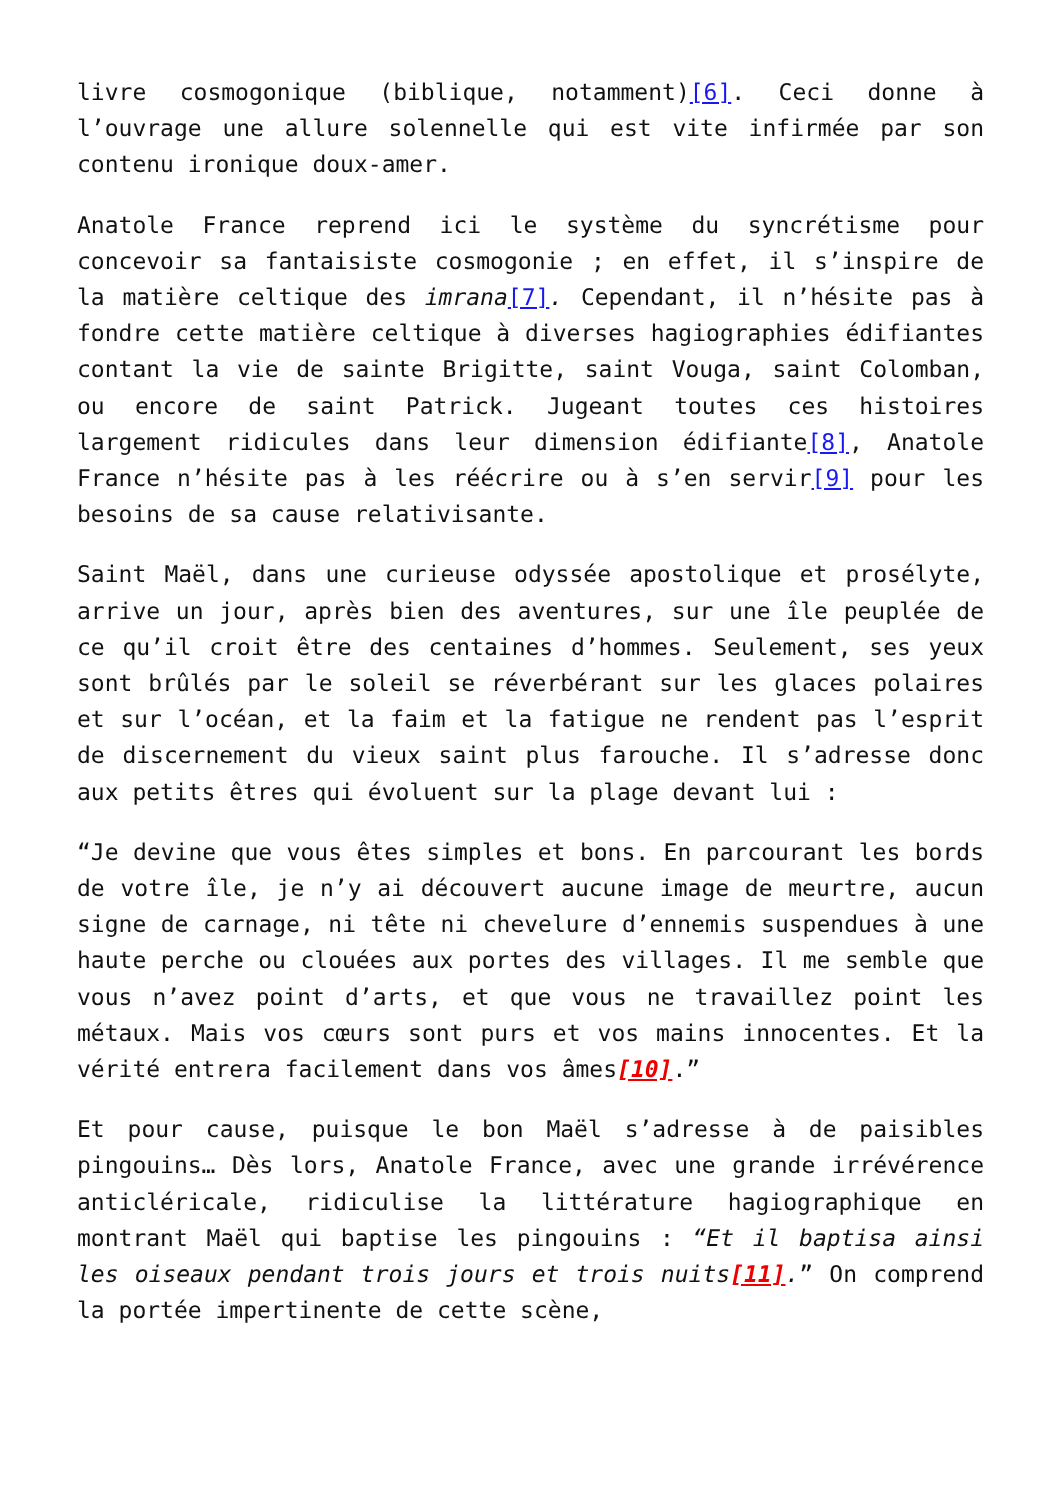livre cosmogonique (biblique, notamment)[6]. Ceci donne à l’ouvrage une allure solennelle qui est vite infirmée par son contenu ironique doux-amer.
Anatole France reprend ici le système du syncrétisme pour concevoir sa fantaisiste cosmogonie ; en effet, il s’inspire de la matière celtique des imrana[7]. Cependant, il n’hésite pas à fondre cette matière celtique à diverses hagiographies édifiantes contant la vie de sainte Brigitte, saint Vouga, saint Colomban, ou encore de saint Patrick. Jugeant toutes ces histoires largement ridicules dans leur dimension édifiante[8], Anatole France n’hésite pas à les réécrire ou à s’en servir[9] pour les besoins de sa cause relativisante.
Saint Maël, dans une curieuse odyssée apostolique et prosélyte, arrive un jour, après bien des aventures, sur une île peuplée de ce qu’il croit être des centaines d’hommes. Seulement, ses yeux sont brûlés par le soleil se réverbérant sur les glaces polaires et sur l’océan, et la faim et la fatigue ne rendent pas l’esprit de discernement du vieux saint plus farouche. Il s’adresse donc aux petits êtres qui évoluent sur la plage devant lui :
“Je devine que vous êtes simples et bons. En parcourant les bords de votre île, je n’y ai découvert aucune image de meurtre, aucun signe de carnage, ni tête ni chevelure d’ennemis suspendues à une haute perche ou clouées aux portes des villages. Il me semble que vous n’avez point d’arts, et que vous ne travaillez point les métaux. Mais vos cœurs sont purs et vos mains innocentes. Et la vérité entrera facilement dans vos âmes[10].”
Et pour cause, puisque le bon Maël s’adresse à de paisibles pingouins… Dès lors, Anatole France, avec une grande irrévérence anticléricale, ridiculise la littérature hagiographique en montrant Maël qui baptise les pingouins : “Et il baptisa ainsi les oiseaux pendant trois jours et trois nuits[11].” On comprend la portée impertinente de cette scène,